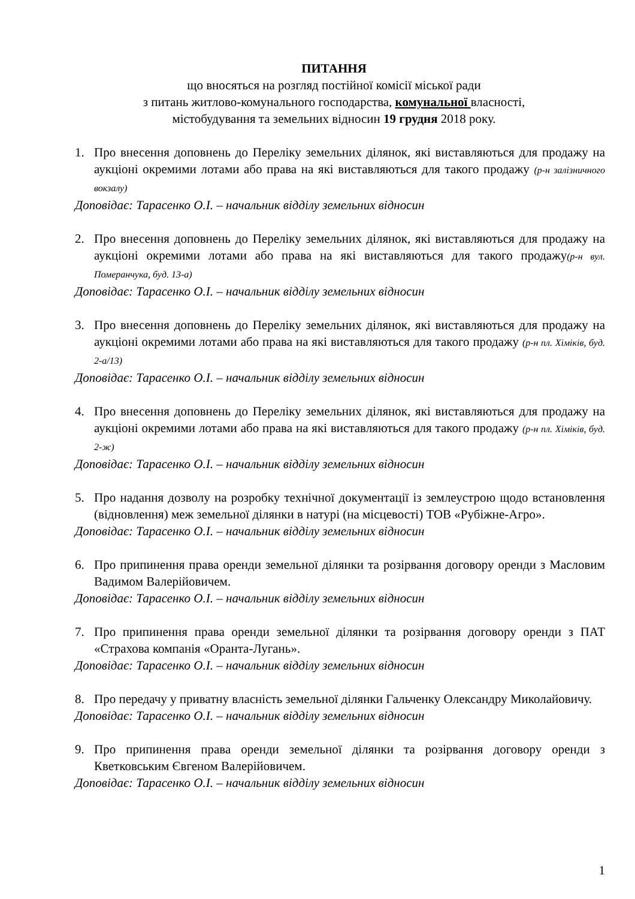ПИТАННЯ
що вносяться на розгляд постійної комісії міської ради
з питань житлово-комунального господарства, комунальної власності,
містобудування та земельних відносин 19 грудня 2018 року.
1. Про внесення доповнень до Переліку земельних ділянок, які виставляються для продажу на аукціоні окремими лотами або права на які виставляються для такого продажу (р-н залізничного вокзалу)
Доповідає: Тарасенко О.І. – начальник відділу земельних відносин
2. Про внесення доповнень до Переліку земельних ділянок, які виставляються для продажу на аукціоні окремими лотами або права на які виставляються для такого продажу(р-н вул. Померанчука, буд. 13-а)
Доповідає: Тарасенко О.І. – начальник відділу земельних відносин
3. Про внесення доповнень до Переліку земельних ділянок, які виставляються для продажу на аукціоні окремими лотами або права на які виставляються для такого продажу (р-н пл. Хіміків, буд. 2-а/13)
Доповідає: Тарасенко О.І. – начальник відділу земельних відносин
4. Про внесення доповнень до Переліку земельних ділянок, які виставляються для продажу на аукціоні окремими лотами або права на які виставляються для такого продажу (р-н пл. Хіміків, буд. 2-ж)
Доповідає: Тарасенко О.І. – начальник відділу земельних відносин
5. Про надання дозволу на розробку технічної документації із землеустрою щодо встановлення (відновлення) меж земельної ділянки в натурі (на місцевості) ТОВ «Рубіжне-Агро».
Доповідає: Тарасенко О.І. – начальник відділу земельних відносин
6. Про припинення права оренди земельної ділянки та розірвання договору оренди з Масловим Вадимом Валерійовичем.
Доповідає: Тарасенко О.І. – начальник відділу земельних відносин
7. Про припинення права оренди земельної ділянки та розірвання договору оренди з ПАТ «Страхова компанія «Оранта-Лугань».
Доповідає: Тарасенко О.І. – начальник відділу земельних відносин
8. Про передачу у приватну власність земельної ділянки Гальченку Олександру Миколайовичу.
Доповідає: Тарасенко О.І. – начальник відділу земельних відносин
9. Про припинення права оренди земельної ділянки та розірвання договору оренди з Кветковським Євгеном Валерійовичем.
Доповідає: Тарасенко О.І. – начальник відділу земельних відносин
1